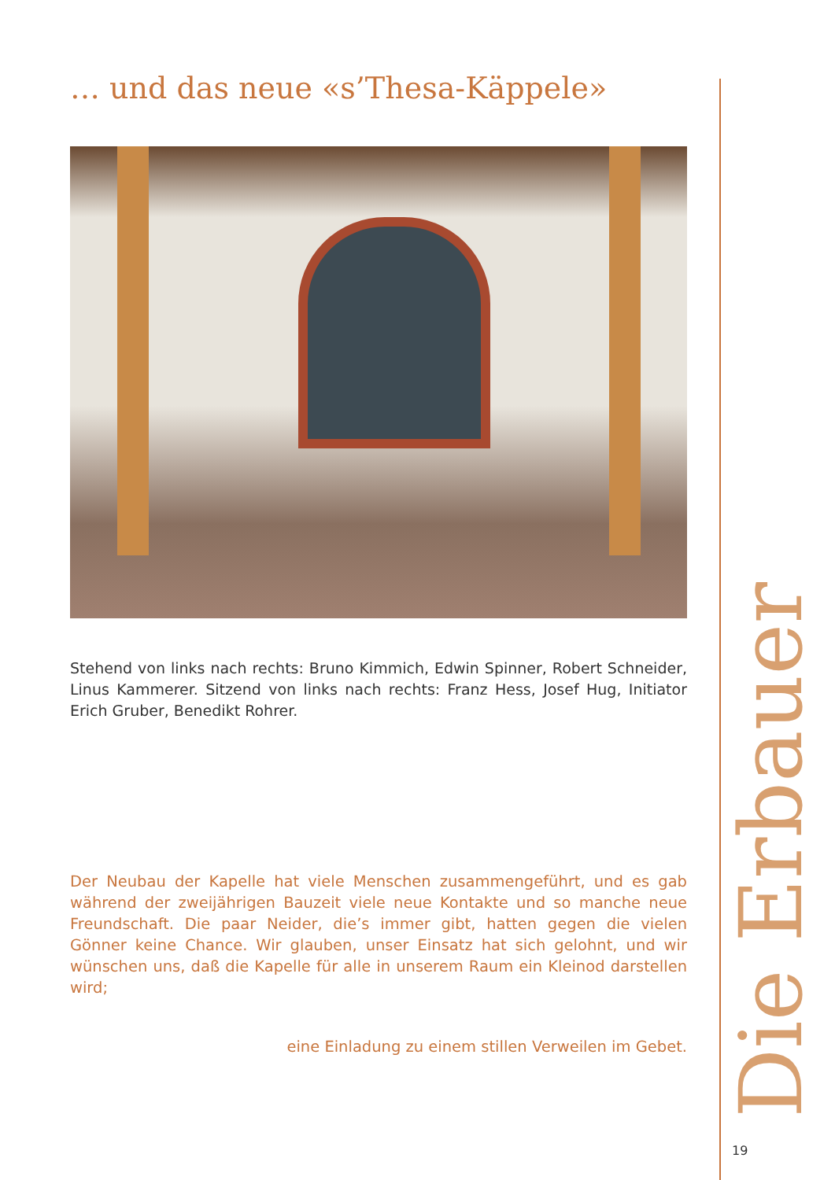… und das neue «s’Thesa-Käppele»
Stehend von links nach rechts: Bruno Kimmich, Edwin Spinner, Robert Schneider, Linus Kammerer. Sitzend von links nach rechts: Franz Hess, Josef Hug, Initiator Erich Gruber, Benedikt Rohrer.
Der Neubau der Kapelle hat viele Menschen zusammengeführt, und es gab während der zweijährigen Bauzeit viele neue Kontakte und so manche neue Freundschaft. Die paar Neider, die’s immer gibt, hatten gegen die vielen Gönner keine Chance. Wir glauben, unser Einsatz hat sich gelohnt, und wir wünschen uns, daß die Kapelle für alle in unserem Raum ein Kleinod darstellen wird;
eine Einladung zu einem stillen Verweilen im Gebet.
Die Erbauer
19